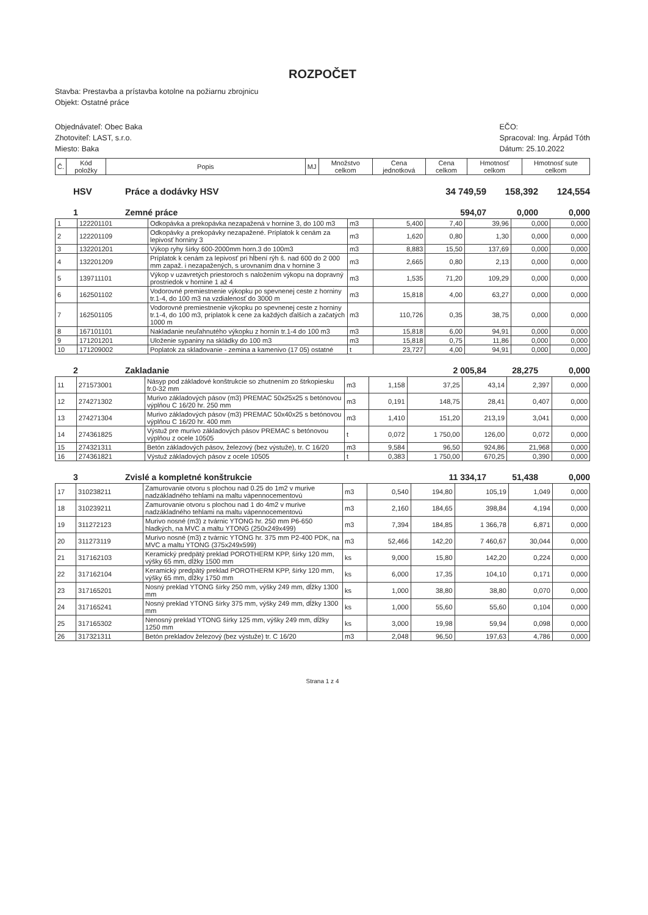ROZPOČET
Stavba: Prestavba a prístavba kotolne na požiarnu zbrojnicu
Objekt: Ostatné práce
Objednávateľ: Obec Baka
Zhotoviteľ: LAST, s.r.o.
Miesto: Baka
EČO:
Spracoval: Ing. Árpád Tóth
Dátum: 25.10.2022
| Č. | Kód položky | Popis | MJ | Množstvo celkom | Cena jednotková | Cena celkom | Hmotnosť celkom | Hmotnosť sute celkom |
| --- | --- | --- | --- | --- | --- | --- | --- | --- |
HSV Práce a dodávky HSV 34 749,59 158,392 124,554
1 Zemné práce 594,07 0,000 0,000
| 1 | 122201101 | Odkopávka a prekopávka nezapažená v hornine 3, do 100 m3 | m3 | 5,400 | 7,40 | 39,96 | 0,000 | 0,000 |
| 2 | 122201109 | Odkopávky a prekopávky nezapažené. Príplatok k cenám za lepivosť horniny 3 | m3 | 1,620 | 0,80 | 1,30 | 0,000 | 0,000 |
| 3 | 132201201 | Výkop ryhy šírky 600-2000mm horn.3 do 100m3 | m3 | 8,883 | 15,50 | 137,69 | 0,000 | 0,000 |
| 4 | 132201209 | Príplatok k cenám za lepivosť pri hĺbení rýh š. nad 600 do 2 000 mm zapaž. i nezapažených, s urovnaním dna v hornine 3 | m3 | 2,665 | 0,80 | 2,13 | 0,000 | 0,000 |
| 5 | 139711101 | Výkop v uzavretých priestoroch s naložením výkopu na dopravný prostriedok v hornine 1 až 4 | m3 | 1,535 | 71,20 | 109,29 | 0,000 | 0,000 |
| 6 | 162501102 | Vodorovné premiestnenie výkopku po spevnenej ceste z horniny tr.1-4, do 100 m3 na vzdialenosť do 3000 m | m3 | 15,818 | 4,00 | 63,27 | 0,000 | 0,000 |
| 7 | 162501105 | Vodorovné premiestnenie výkopku po spevnenej ceste z horniny tr.1-4, do 100 m3, príplatok k cene za každých ďalších a začatých 1000 m | m3 | 110,726 | 0,35 | 38,75 | 0,000 | 0,000 |
| 8 | 167101101 | Nakladanie neuľahnutého výkopku z hornín tr.1-4 do 100 m3 | m3 | 15,818 | 6,00 | 94,91 | 0,000 | 0,000 |
| 9 | 171201201 | Uloženie sypaniny na skládky do 100 m3 | m3 | 15,818 | 0,75 | 11,86 | 0,000 | 0,000 |
| 10 | 171209002 | Poplatok za skladovanie - zemina a kamenivo (17 05) ostatné | t | 23,727 | 4,00 | 94,91 | 0,000 | 0,000 |
2 Zakladanie 2 005,84 28,275 0,000
| 11 | 271573001 | Násyp pod základové konštrukcie so zhutnením zo štrkopiesku fr.0-32 mm | m3 | 1,158 | 37,25 | 43,14 | 2,397 | 0,000 |
| 12 | 274271302 | Murivo základových pásov (m3) PREMAC 50x25x25 s betónovou výplňou C 16/20 hr. 250 mm | m3 | 0,191 | 148,75 | 28,41 | 0,407 | 0,000 |
| 13 | 274271304 | Murivo základových pásov (m3) PREMAC 50x40x25 s betónovou výplňou C 16/20 hr. 400 mm | m3 | 1,410 | 151,20 | 213,19 | 3,041 | 0,000 |
| 14 | 274361825 | Výstuž pre murivo základových pásov PREMAC s betónovou výplňou z ocele 10505 | t | 0,072 | 1 750,00 | 126,00 | 0,072 | 0,000 |
| 15 | 274321311 | Betón základových pásov, železový (bez výstuže), tr. C 16/20 | m3 | 9,584 | 96,50 | 924,86 | 21,968 | 0,000 |
| 16 | 274361821 | Výstuž základových pásov z ocele 10505 | t | 0,383 | 1 750,00 | 670,25 | 0,390 | 0,000 |
3 Zvislé a kompletné konštrukcie 11 334,17 51,438 0,000
| 17 | 310238211 | Zamurovanie otvoru s plochou nad 0.25 do 1m2 v murive nadzákladného tehlami na maltu vápennocementovú | m3 | 0,540 | 194,80 | 105,19 | 1,049 | 0,000 |
| 18 | 310239211 | Zamurovanie otvoru s plochou nad 1 do 4m2 v murive nadzákladného tehlami na maltu vápennocementovú | m3 | 2,160 | 184,65 | 398,84 | 4,194 | 0,000 |
| 19 | 311272123 | Murivo nosné (m3) z tvárnic YTONG hr. 250 mm P6-650 hladkých, na MVC a maltu YTONG (250x249x499) | m3 | 7,394 | 184,85 | 1 366,78 | 6,871 | 0,000 |
| 20 | 311273119 | Murivo nosné (m3) z tvárnic YTONG hr. 375 mm P2-400 PDK, na MVC a maltu YTONG (375x249x599) | m3 | 52,466 | 142,20 | 7 460,67 | 30,044 | 0,000 |
| 21 | 317162103 | Keramický predpätý preklad POROTHERM KPP, šírky 120 mm, výšky 65 mm, dĺžky 1500 mm | ks | 9,000 | 15,80 | 142,20 | 0,224 | 0,000 |
| 22 | 317162104 | Keramický predpätý preklad POROTHERM KPP, šírky 120 mm, výšky 65 mm, dĺžky 1750 mm | ks | 6,000 | 17,35 | 104,10 | 0,171 | 0,000 |
| 23 | 317165201 | Nosný preklad YTONG šírky 250 mm, výšky 249 mm, dĺžky 1300 mm | ks | 1,000 | 38,80 | 38,80 | 0,070 | 0,000 |
| 24 | 317165241 | Nosný preklad YTONG šírky 375 mm, výšky 249 mm, dĺžky 1300 mm | ks | 1,000 | 55,60 | 55,60 | 0,104 | 0,000 |
| 25 | 317165302 | Nenosný preklad YTONG šírky 125 mm, výšky 249 mm, dĺžky 1250 mm | ks | 3,000 | 19,98 | 59,94 | 0,098 | 0,000 |
| 26 | 317321311 | Betón prekladov železový (bez výstuže) tr. C 16/20 | m3 | 2,048 | 96,50 | 197,63 | 4,786 | 0,000 |
Strana 1 z 4